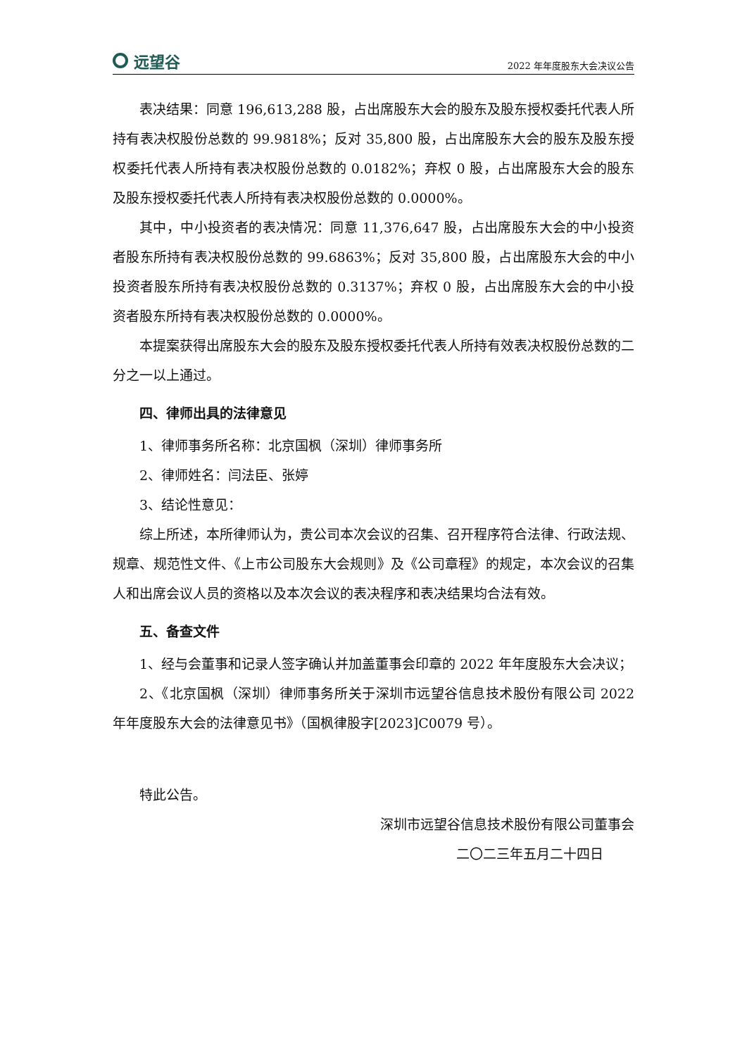远望谷
2022 年年度股东大会决议公告
表决结果：同意 196,613,288 股，占出席股东大会的股东及股东授权委托代表人所持有表决权股份总数的 99.9818%；反对 35,800 股，占出席股东大会的股东及股东授权委托代表人所持有表决权股份总数的 0.0182%；弃权 0 股，占出席股东大会的股东及股东授权委托代表人所持有表决权股份总数的 0.0000%。
其中，中小投资者的表决情况：同意 11,376,647 股，占出席股东大会的中小投资者股东所持有表决权股份总数的 99.6863%；反对 35,800 股，占出席股东大会的中小投资者股东所持有表决权股份总数的 0.3137%；弃权 0 股，占出席股东大会的中小投资者股东所持有表决权股份总数的 0.0000%。
本提案获得出席股东大会的股东及股东授权委托代表人所持有效表决权股份总数的二分之一以上通过。
四、律师出具的法律意见
1、律师事务所名称：北京国枫（深圳）律师事务所
2、律师姓名：闫法臣、张婷
3、结论性意见：
综上所述，本所律师认为，贵公司本次会议的召集、召开程序符合法律、行政法规、规章、规范性文件、《上市公司股东大会规则》及《公司章程》的规定，本次会议的召集人和出席会议人员的资格以及本次会议的表决程序和表决结果均合法有效。
五、备查文件
1、经与会董事和记录人签字确认并加盖董事会印章的 2022 年年度股东大会决议；
2、《北京国枫（深圳）律师事务所关于深圳市远望谷信息技术股份有限公司 2022 年年度股东大会的法律意见书》（国枫律股字[2023]C0079 号）。
特此公告。
深圳市远望谷信息技术股份有限公司董事会
二〇二三年五月二十四日